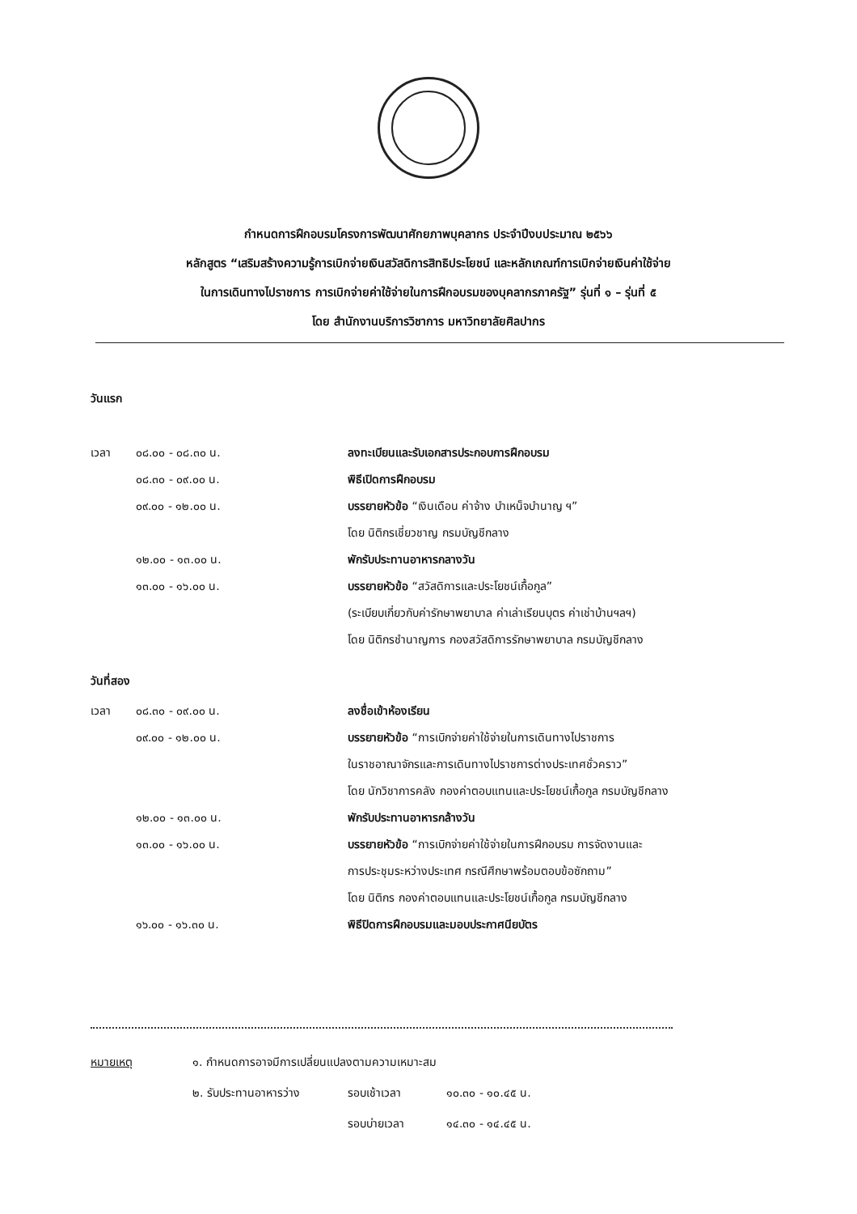กำหนดการฝึกอบรมโครงการพัฒนาศักยภาพบุคลากร ประจำปีงบประมาณ ๒๕๖๖
หลักสูตร “เสริมสร้างความรู้การเบิกจ่ายเงินสวัสดิการสิทธิประโยชน์ และหลักเกณฑ์การเบิกจ่ายเงินค่าใช้จ่าย
ในการเดินทางไปราชการ การเบิกจ่ายค่าใช้จ่ายในการฝึกอบรมของบุคลากรภาครัฐ” รุ่นที่ ๑ – รุ่นที่ ๕
โดย สำนักงานบริการวิชาการ มหาวิทยาลัยศิลปากร
วันแรก
เวลา ๐๘.๐๐ - ๐๘.๓๐ น. ลงทะเบียนและรับเอกสารประกอบการฝึกอบรม
๐๘.๓๐ - ๐๙.๐๐ น. พิธีเปิดการฝึกอบรม
๐๙.๐๐ - ๑๒.๐๐ น. บรรยายหัวข้อ “เงินเดือน ค่าจ้าง บำเหน็จบำนาญ ฯ”
โดย นิติกรเชี่ยวชาญ กรมบัญชีกลาง
๑๒.๐๐ - ๑๓.๐๐ น. พักรับประทานอาหารกลางวัน
๑๓.๐๐ - ๑๖.๐๐ น. บรรยายหัวข้อ “สวัสดิการและประโยชน์เกื้อกูล”
(ระเบียบเกี่ยวกับค่ารักษาพยาบาล ค่าเล่าเรียนบุตร ค่าเช่าบ้านฯลฯ)
โดย นิติกรชำนาญการ กองสวัสดิการรักษาพยาบาล กรมบัญชีกลาง
วันที่สอง
เวลา ๐๘.๓๐ - ๐๙.๐๐ น. ลงชื่อเข้าห้องเรียน
๐๙.๐๐ - ๑๒.๐๐ น. บรรยายหัวข้อ “การเบิกจ่ายค่าใช้จ่ายในการเดินทางไปราชการ
ในราชอาณาจักรและการเดินทางไปราชการต่างประเทศชั่วคราว”
โดย นักวิชาการคลัง กองค่าตอบแทนและประโยชน์เกื้อกูล กรมบัญชีกลาง
๑๒.๐๐ - ๑๓.๐๐ น. พักรับประทานอาหารกล้างวัน
๑๓.๐๐ - ๑๖.๐๐ น. บรรยายหัวข้อ “การเบิกจ่ายค่าใช้จ่ายในการฝึกอบรม การจัดงานและ
การประชุมระหว่างประเทศ กรณีศึกษาพร้อมตอบข้อซักถาม”
โดย นิติกร กองค่าตอบแทนและประโยชน์เกื้อกูล กรมบัญชีกลาง
๑๖.๐๐ - ๑๖.๓๐ น. พิธีปิดการฝึกอบรมและมอบประกาศนียบัตร
หมายเหตุ ๑. กำหนดการอาจมีการเปลี่ยนแปลงตามความเหมาะสม
๒. รับประทานอาหารว่าง รอบเช้าเวลา ๑๐.๓๐ - ๑๐.๔๕ น.
รอบบ่ายเวลา ๑๔.๓๐ - ๑๔.๔๕ น.